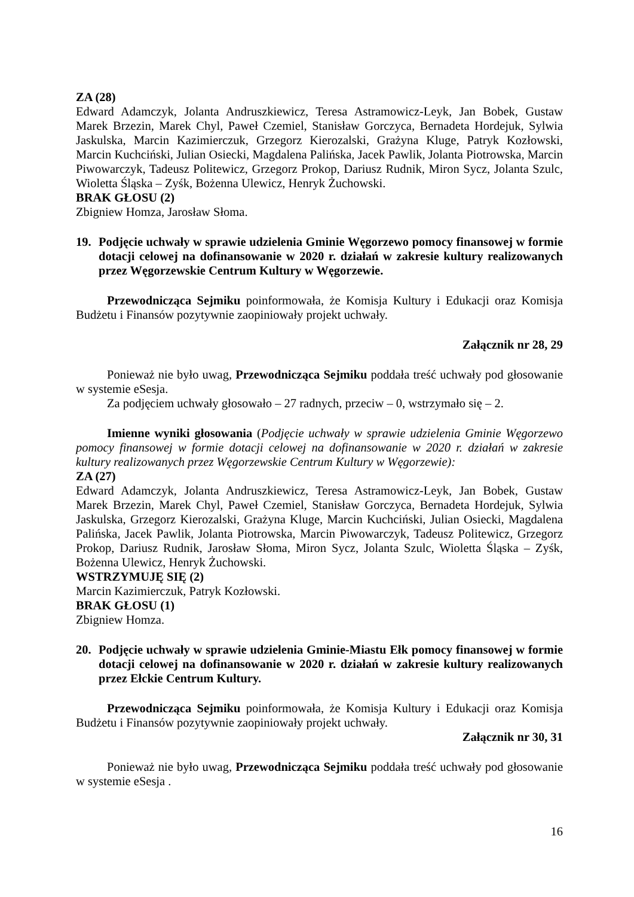ZA (28)
Edward Adamczyk, Jolanta Andruszkiewicz, Teresa Astramowicz-Leyk, Jan Bobek, Gustaw Marek Brzezin, Marek Chyl, Paweł Czemiel, Stanisław Gorczyca, Bernadeta Hordejuk, Sylwia Jaskulska, Marcin Kazimierczuk, Grzegorz Kierozalski, Grażyna Kluge, Patryk Kozłowski, Marcin Kuchciński, Julian Osiecki, Magdalena Palińska, Jacek Pawlik, Jolanta Piotrowska, Marcin Piwowarczyk, Tadeusz Politewicz, Grzegorz Prokop, Dariusz Rudnik, Miron Sycz, Jolanta Szulc, Wioletta Śląska – Zyśk, Bożenna Ulewicz, Henryk Żuchowski.
BRAK GŁOSU (2)
Zbigniew Homza, Jarosław Słoma.
19. Podjęcie uchwały w sprawie udzielenia Gminie Węgorzewo pomocy finansowej w formie dotacji celowej na dofinansowanie w 2020 r. działań w zakresie kultury realizowanych przez Węgorzewskie Centrum Kultury w Węgorzewie.
Przewodnicząca Sejmiku poinformowała, że Komisja Kultury i Edukacji oraz Komisja Budżetu i Finansów pozytywnie zaopiniowały projekt uchwały.
Załącznik nr 28, 29
Ponieważ nie było uwag, Przewodnicząca Sejmiku poddała treść uchwały pod głosowanie w systemie eSesja.
Za podjęciem uchwały głosowało – 27 radnych, przeciw – 0, wstrzymało się – 2.
Imienne wyniki głosowania (Podjęcie uchwały w sprawie udzielenia Gminie Węgorzewo pomocy finansowej w formie dotacji celowej na dofinansowanie w 2020 r. działań w zakresie kultury realizowanych przez Węgorzewskie Centrum Kultury w Węgorzewie):
ZA (27)
Edward Adamczyk, Jolanta Andruszkiewicz, Teresa Astramowicz-Leyk, Jan Bobek, Gustaw Marek Brzezin, Marek Chyl, Paweł Czemiel, Stanisław Gorczyca, Bernadeta Hordejuk, Sylwia Jaskulska, Grzegorz Kierozalski, Grażyna Kluge, Marcin Kuchciński, Julian Osiecki, Magdalena Palińska, Jacek Pawlik, Jolanta Piotrowska, Marcin Piwowarczyk, Tadeusz Politewicz, Grzegorz Prokop, Dariusz Rudnik, Jarosław Słoma, Miron Sycz, Jolanta Szulc, Wioletta Śląska – Zyśk, Bożenna Ulewicz, Henryk Żuchowski.
WSTRZYMUJĘ SIĘ (2)
Marcin Kazimierczuk, Patryk Kozłowski.
BRAK GŁOSU (1)
Zbigniew Homza.
20. Podjęcie uchwały w sprawie udzielenia Gminie-Miastu Ełk pomocy finansowej w formie dotacji celowej na dofinansowanie w 2020 r. działań w zakresie kultury realizowanych przez Ełckie Centrum Kultury.
Przewodnicząca Sejmiku poinformowała, że Komisja Kultury i Edukacji oraz Komisja Budżetu i Finansów pozytywnie zaopiniowały projekt uchwały.
Załącznik nr 30, 31
Ponieważ nie było uwag, Przewodnicząca Sejmiku poddała treść uchwały pod głosowanie w systemie eSesja .
16